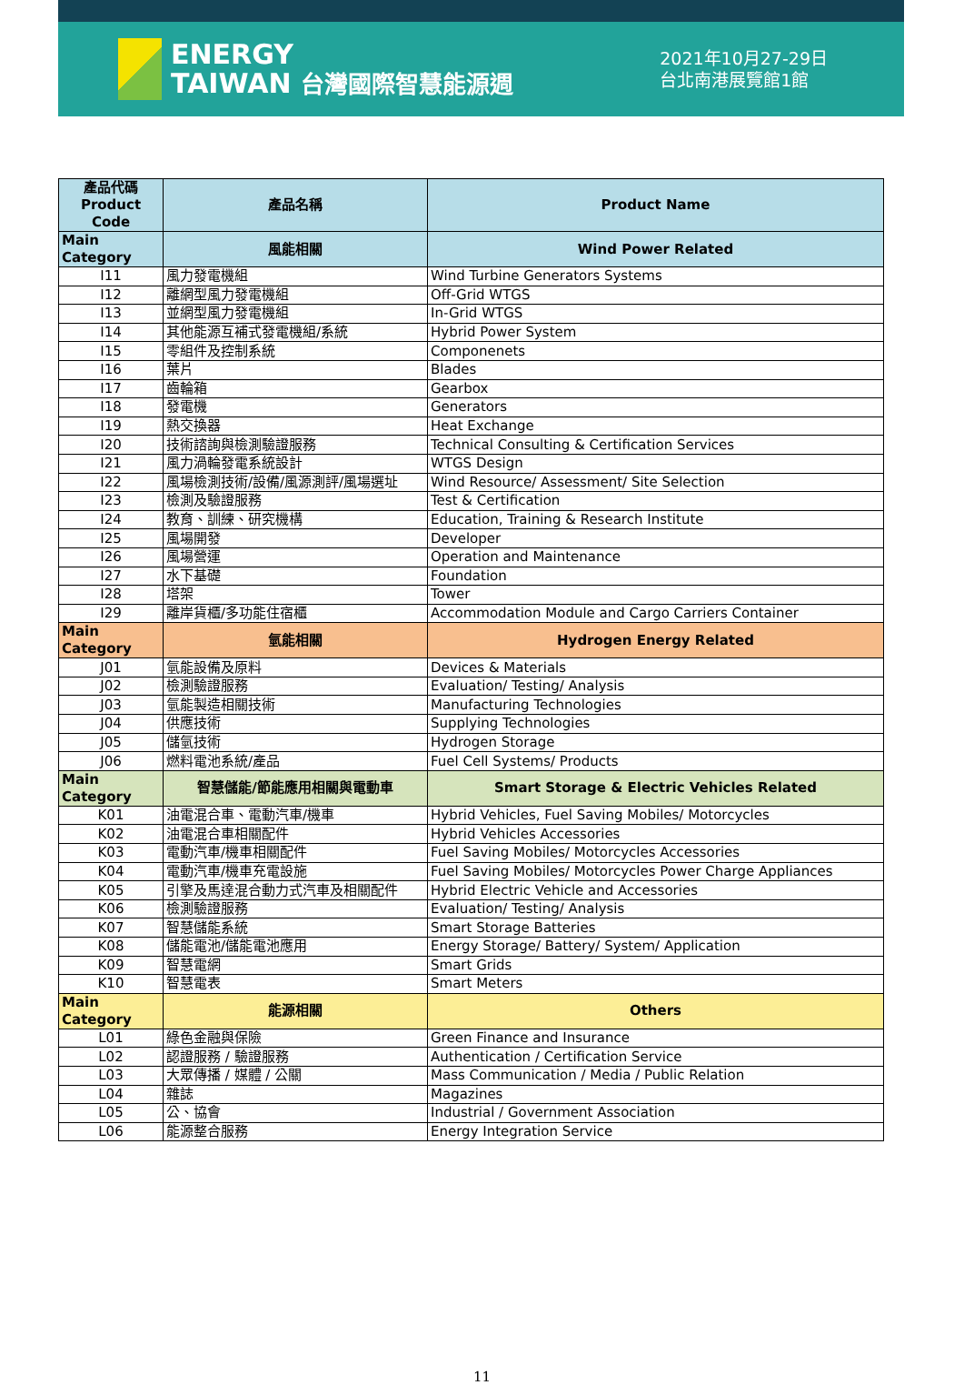ENERGY
TAIWAN 台灣國際智慧能源週
2021年10月27-29日
台北南港展覽館1館
| 產品代碼 Product Code | 產品名稱 | Product Name |
| --- | --- | --- |
| Main Category | 風能相關 | Wind Power Related |
| I11 | 風力發電機組 | Wind Turbine Generators Systems |
| I12 | 離網型風力發電機組 | Off-Grid WTGS |
| I13 | 並網型風力發電機組 | In-Grid WTGS |
| I14 | 其他能源互補式發電機組/系統 | Hybrid Power System |
| I15 | 零組件及控制系統 | Componenets |
| I16 | 葉片 | Blades |
| I17 | 齒輪箱 | Gearbox |
| I18 | 發電機 | Generators |
| I19 | 熱交換器 | Heat Exchange |
| I20 | 技術諮詢與檢測驗證服務 | Technical Consulting & Certification Services |
| I21 | 風力渦輪發電系統設計 | WTGS Design |
| I22 | 風場檢測技術/設備/風源測評/風場選址 | Wind Resource/ Assessment/ Site Selection |
| I23 | 檢測及驗證服務 | Test & Certification |
| I24 | 教育、訓練、研究機構 | Education, Training & Research Institute |
| I25 | 風場開發 | Developer |
| I26 | 風場營運 | Operation and Maintenance |
| I27 | 水下基礎 | Foundation |
| I28 | 塔架 | Tower |
| I29 | 離岸貨櫃/多功能住宿櫃 | Accommodation Module and Cargo Carriers Container |
| Main Category | 氫能相關 | Hydrogen Energy Related |
| J01 | 氫能設備及原料 | Devices & Materials |
| J02 | 檢測驗證服務 | Evaluation/ Testing/ Analysis |
| J03 | 氫能製造相關技術 | Manufacturing Technologies |
| J04 | 供應技術 | Supplying Technologies |
| J05 | 儲氫技術 | Hydrogen Storage |
| J06 | 燃料電池系統/產品 | Fuel Cell Systems/ Products |
| Main Category | 智慧儲能/節能應用相關與電動車 | Smart Storage & Electric Vehicles Related |
| K01 | 油電混合車、電動汽車/機車 | Hybrid Vehicles, Fuel Saving Mobiles/ Motorcycles |
| K02 | 油電混合車相關配件 | Hybrid Vehicles Accessories |
| K03 | 電動汽車/機車相關配件 | Fuel Saving Mobiles/ Motorcycles Accessories |
| K04 | 電動汽車/機車充電設施 | Fuel Saving Mobiles/ Motorcycles Power Charge Appliances |
| K05 | 引擎及馬達混合動力式汽車及相關配件 | Hybrid Electric Vehicle and Accessories |
| K06 | 檢測驗證服務 | Evaluation/ Testing/ Analysis |
| K07 | 智慧儲能系統 | Smart Storage Batteries |
| K08 | 儲能電池/儲能電池應用 | Energy Storage/ Battery/ System/ Application |
| K09 | 智慧電網 | Smart Grids |
| K10 | 智慧電表 | Smart Meters |
| Main Category | 能源相關 | Others |
| L01 | 綠色金融與保險 | Green Finance and Insurance |
| L02 | 認證服務 / 驗證服務 | Authentication / Certification Service |
| L03 | 大眾傳播 / 媒體 / 公關 | Mass Communication / Media / Public Relation |
| L04 | 雜誌 | Magazines |
| L05 | 公、協會 | Industrial / Government Association |
| L06 | 能源整合服務 | Energy Integration Service |
11